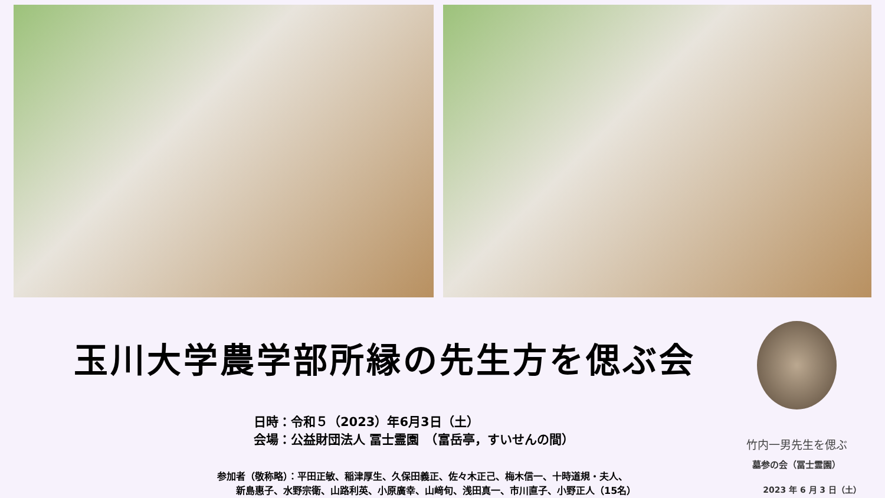玉川大学農学部所縁の先生方を偲ぶ会
日時：令和５（2023）年6月3日（土）
会場：公益財団法人 冨士霊園　（富岳亭，すいせんの間）
参加者（敬称略）：平田正敏、稲津厚生、久保田義正、佐々木正己、梅木信一、十時道規・夫人、
　　新島惠子、水野宗衛、山路利英、小原廣幸、山﨑旬、浅田真一、市川直子、小野正人（15名）
竹内一男先生を偲ぶ
墓参の会（冨士霊園）
2023 年 6 月 3 日（土）